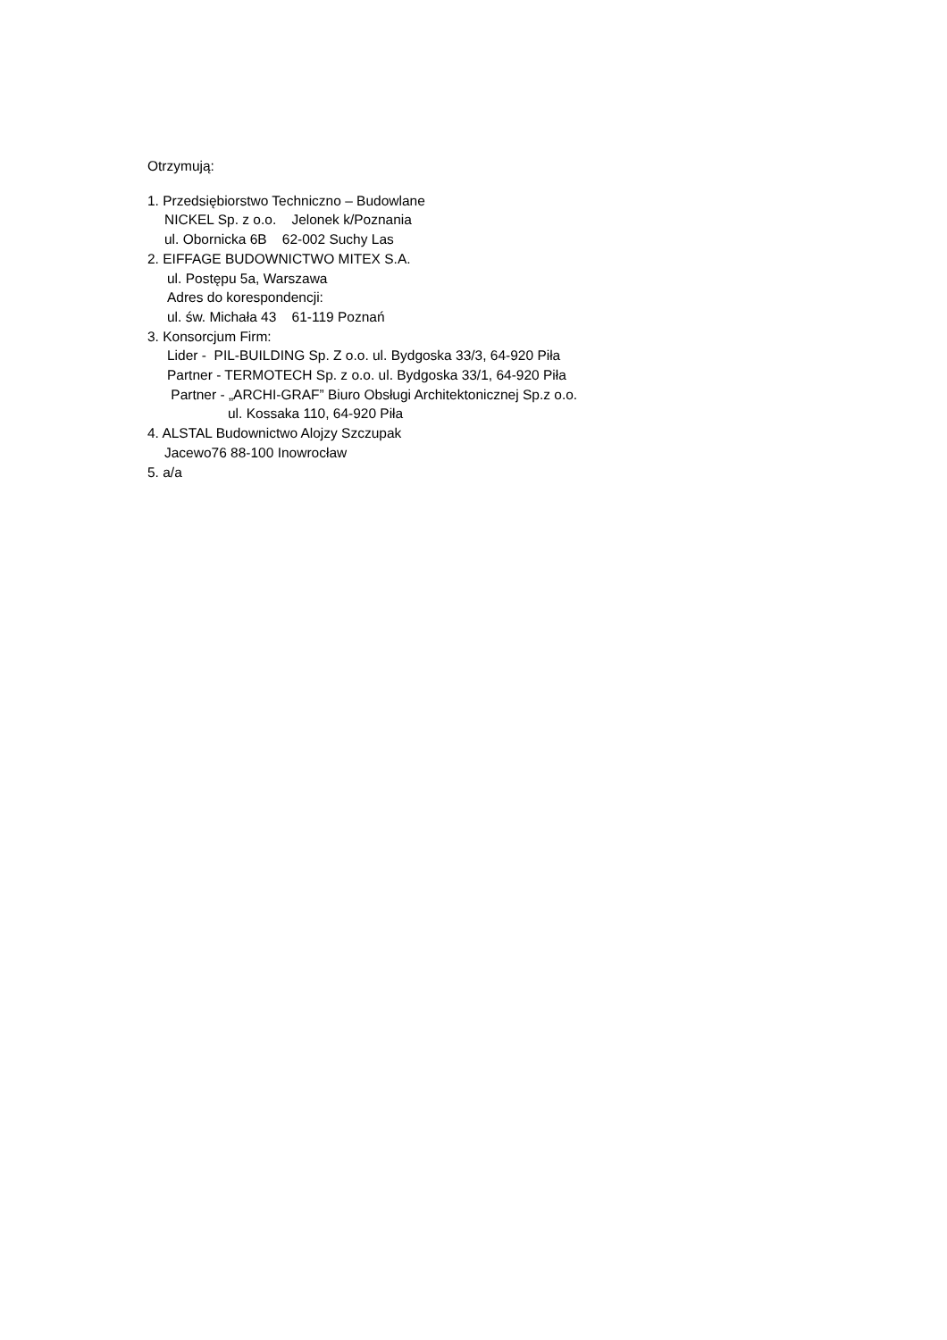Otrzymują:
1. Przedsiębiorstwo Techniczno – Budowlane
NICKEL Sp. z o.o. Jelonek k/Poznania
ul. Obornicka 6B 62-002 Suchy Las
2. EIFFAGE BUDOWNICTWO MITEX S.A.
ul. Postępu 5a, Warszawa
Adres do korespondencji:
ul. św. Michała 43 61-119 Poznań
3. Konsorcjum Firm:
Lider - PIL-BUILDING Sp. Z o.o. ul. Bydgoska 33/3, 64-920 Piła
Partner - TERMOTECH Sp. z o.o. ul. Bydgoska 33/1, 64-920 Piła
Partner - „ARCHI-GRAF” Biuro Obsługi Architektonicznej Sp.z o.o.
ul. Kossaka 110, 64-920 Piła
4. ALSTAL Budownictwo Alojzy Szczupak
Jacewo76 88-100 Inowrocław
5. a/a